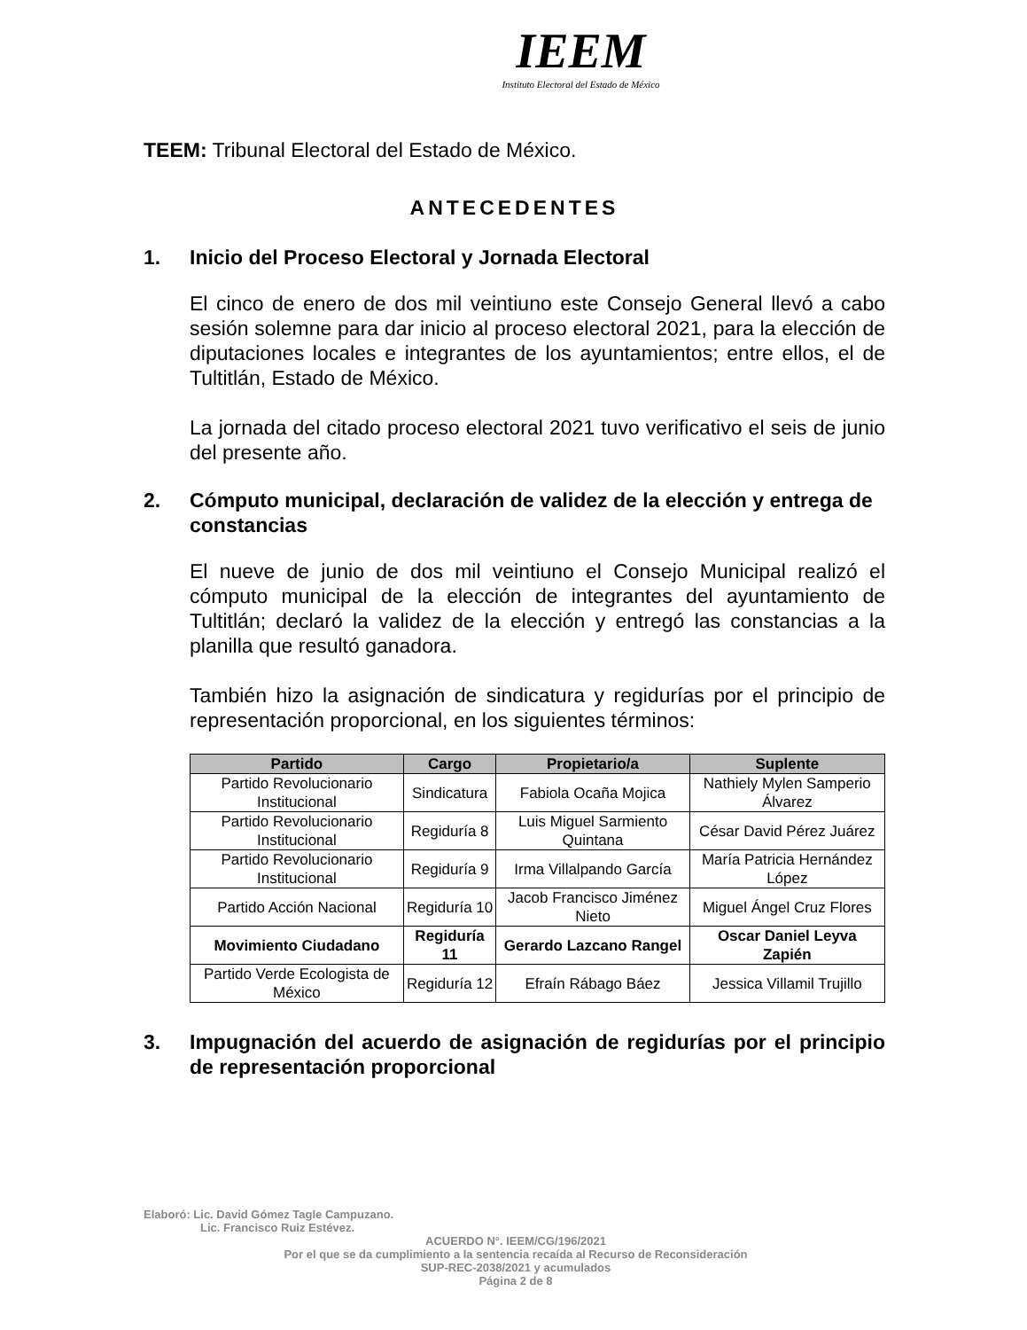IEEM
Instituto Electoral del Estado de México
TEEM: Tribunal Electoral del Estado de México.
ANTECEDENTES
1. Inicio del Proceso Electoral y Jornada Electoral
El cinco de enero de dos mil veintiuno este Consejo General llevó a cabo sesión solemne para dar inicio al proceso electoral 2021, para la elección de diputaciones locales e integrantes de los ayuntamientos; entre ellos, el de Tultitlán, Estado de México.
La jornada del citado proceso electoral 2021 tuvo verificativo el seis de junio del presente año.
2. Cómputo municipal, declaración de validez de la elección y entrega de constancias
El nueve de junio de dos mil veintiuno el Consejo Municipal realizó el cómputo municipal de la elección de integrantes del ayuntamiento de Tultitlán; declaró la validez de la elección y entregó las constancias a la planilla que resultó ganadora.
También hizo la asignación de sindicatura y regidurías por el principio de representación proporcional, en los siguientes términos:
| Partido | Cargo | Propietario/a | Suplente |
| --- | --- | --- | --- |
| Partido Revolucionario Institucional | Sindicatura | Fabiola Ocaña Mojica | Nathiely Mylen Samperio Álvarez |
| Partido Revolucionario Institucional | Regiduría 8 | Luis Miguel Sarmiento Quintana | César David Pérez Juárez |
| Partido Revolucionario Institucional | Regiduría 9 | Irma Villalpando García | María Patricia Hernández López |
| Partido Acción Nacional | Regiduría 10 | Jacob Francisco Jiménez Nieto | Miguel Ángel Cruz Flores |
| Movimiento Ciudadano | Regiduría 11 | Gerardo Lazcano Rangel | Oscar Daniel Leyva Zapién |
| Partido Verde Ecologista de México | Regiduría 12 | Efraín Rábago Báez | Jessica Villamil Trujillo |
3. Impugnación del acuerdo de asignación de regidurías por el principio de representación proporcional
Elaboró: Lic. David Gómez Tagle Campuzano.
Lic. Francisco Ruiz Estévez.
ACUERDO N°. IEEM/CG/196/2021
Por el que se da cumplimiento a la sentencia recaída al Recurso de Reconsideración
SUP-REC-2038/2021 y acumulados
Página 2 de 8